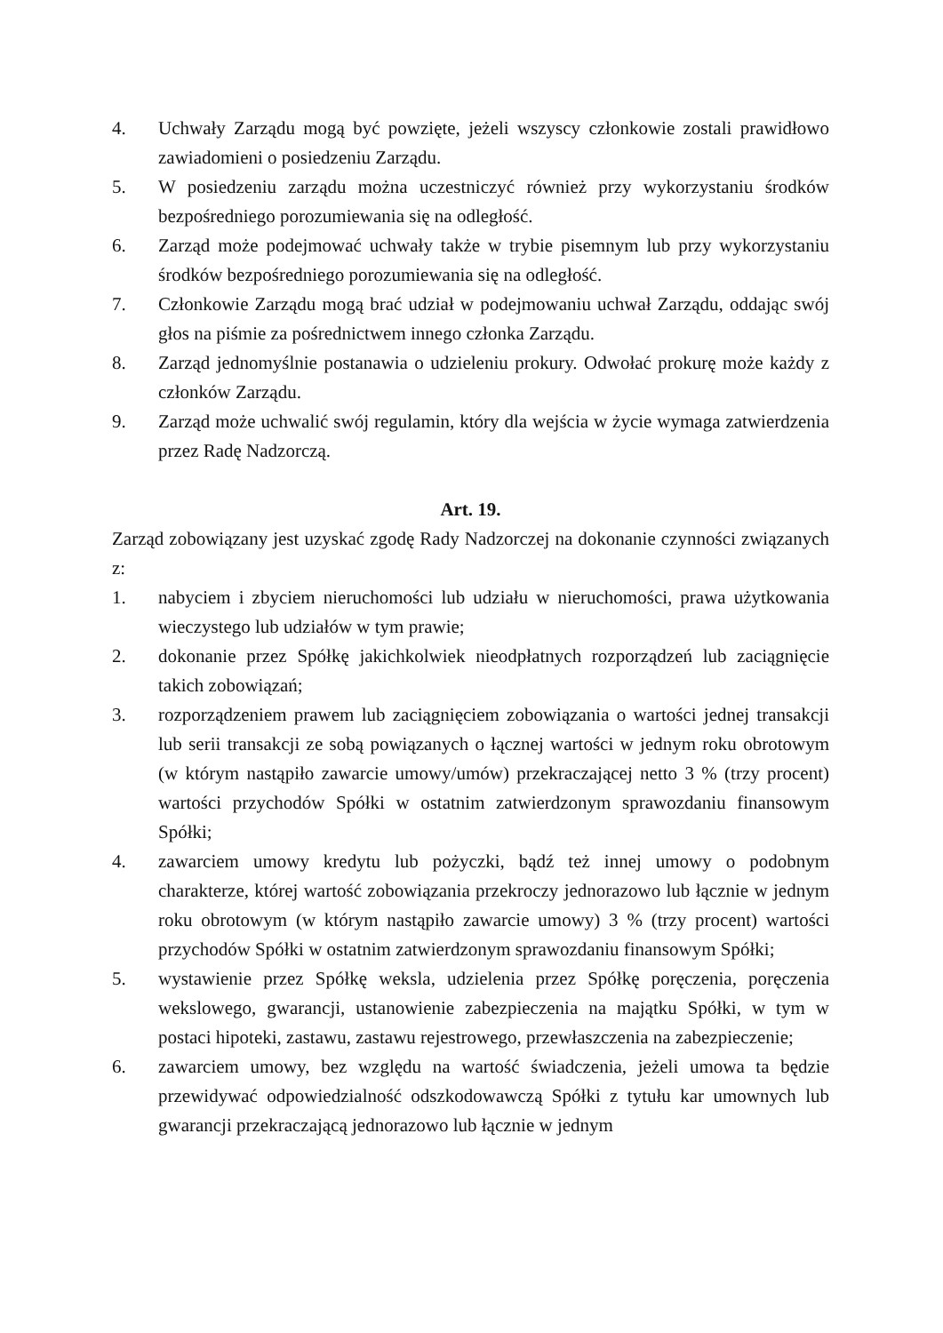4. Uchwały Zarządu mogą być powzięte, jeżeli wszyscy członkowie zostali prawidłowo zawiadomieni o posiedzeniu Zarządu.
5. W posiedzeniu zarządu można uczestniczyć również przy wykorzystaniu środków bezpośredniego porozumiewania się na odległość.
6. Zarząd może podejmować uchwały także w trybie pisemnym lub przy wykorzystaniu środków bezpośredniego porozumiewania się na odległość.
7. Członkowie Zarządu mogą brać udział w podejmowaniu uchwał Zarządu, oddając swój głos na piśmie za pośrednictwem innego członka Zarządu.
8. Zarząd jednomyślnie postanawia o udzieleniu prokury. Odwołać prokurę może każdy z członków Zarządu.
9. Zarząd może uchwalić swój regulamin, który dla wejścia w życie wymaga zatwierdzenia przez Radę Nadzorczą.
Art. 19.
Zarząd zobowiązany jest uzyskać zgodę Rady Nadzorczej na dokonanie czynności związanych z:
1. nabyciem i zbyciem nieruchomości lub udziału w nieruchomości, prawa użytkowania wieczystego lub udziałów w tym prawie;
2. dokonanie przez Spółkę jakichkolwiek nieodpłatnych rozporządzeń lub zaciągnięcie takich zobowiązań;
3. rozporządzeniem prawem lub zaciągnięciem zobowiązania o wartości jednej transakcji lub serii transakcji ze sobą powiązanych o łącznej wartości w jednym roku obrotowym (w którym nastąpiło zawarcie umowy/umów) przekraczającej netto 3 % (trzy procent) wartości przychodów Spółki w ostatnim zatwierdzonym sprawozdaniu finansowym Spółki;
4. zawarciem umowy kredytu lub pożyczki, bądź też innej umowy o podobnym charakterze, której wartość zobowiązania przekroczy jednorazowo lub łącznie w jednym roku obrotowym (w którym nastąpiło zawarcie umowy) 3 % (trzy procent) wartości przychodów Spółki w ostatnim zatwierdzonym sprawozdaniu finansowym Spółki;
5. wystawienie przez Spółkę weksla, udzielenia przez Spółkę poręczenia, poręczenia wekslowego, gwarancji, ustanowienie zabezpieczenia na majątku Spółki, w tym w postaci hipoteki, zastawu, zastawu rejestrowego, przewłaszczenia na zabezpieczenie;
6. zawarciem umowy, bez względu na wartość świadczenia, jeżeli umowa ta będzie przewidywać odpowiedzialność odszkodowawczą Spółki z tytułu kar umownych lub gwarancji przekraczającą jednorazowo lub łącznie w jednym